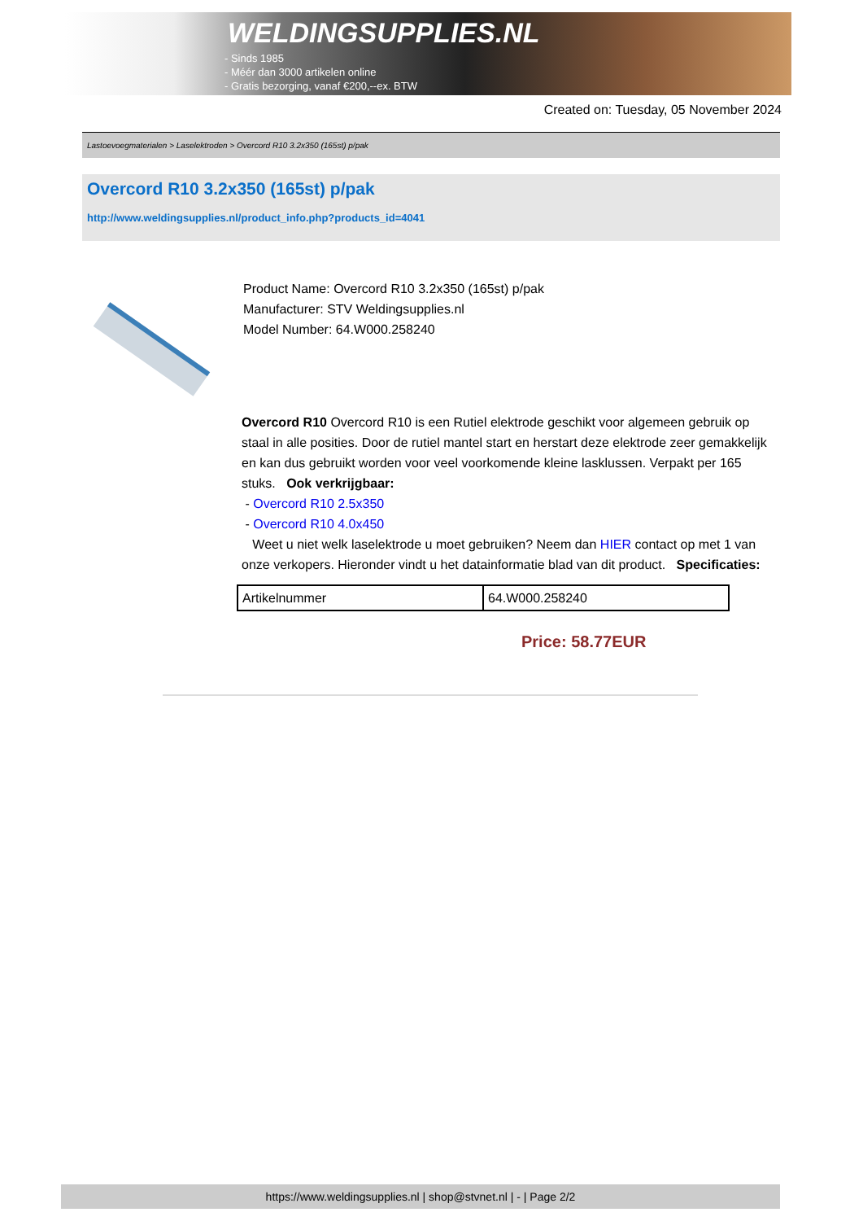WELDINGSUPPLIES.NL
- Sinds 1985
- Méér dan 3000 artikelen online
- Gratis bezorging, vanaf €200,--ex. BTW
Created on: Tuesday, 05 November 2024
Lastoevoegmaterialen > Laselektroden > Overcord R10 3.2x350 (165st) p/pak
Overcord R10 3.2x350 (165st) p/pak
http://www.weldingsupplies.nl/product_info.php?products_id=4041
Product Name: Overcord R10 3.2x350 (165st) p/pak
Manufacturer: STV Weldingsupplies.nl
Model Number: 64.W000.258240
Overcord R10 Overcord R10 is een Rutiel elektrode geschikt voor algemeen gebruik op staal in alle posities. Door de rutiel mantel start en herstart deze elektrode zeer gemakkelijk en kan dus gebruikt worden voor veel voorkomende kleine lasklussen. Verpakt per 165 stuks. Ook verkrijgbaar:
- Overcord R10 2.5x350
- Overcord R10 4.0x450
Weet u niet welk laselektrode u moet gebruiken? Neem dan HIER contact op met 1 van onze verkopers. Hieronder vindt u het datainformatie blad van dit product. Specificaties:
| Artikelnummer | 64.W000.258240 |
Price: 58.77EUR
https://www.weldingsupplies.nl | shop@stvnet.nl | - | Page 2/2